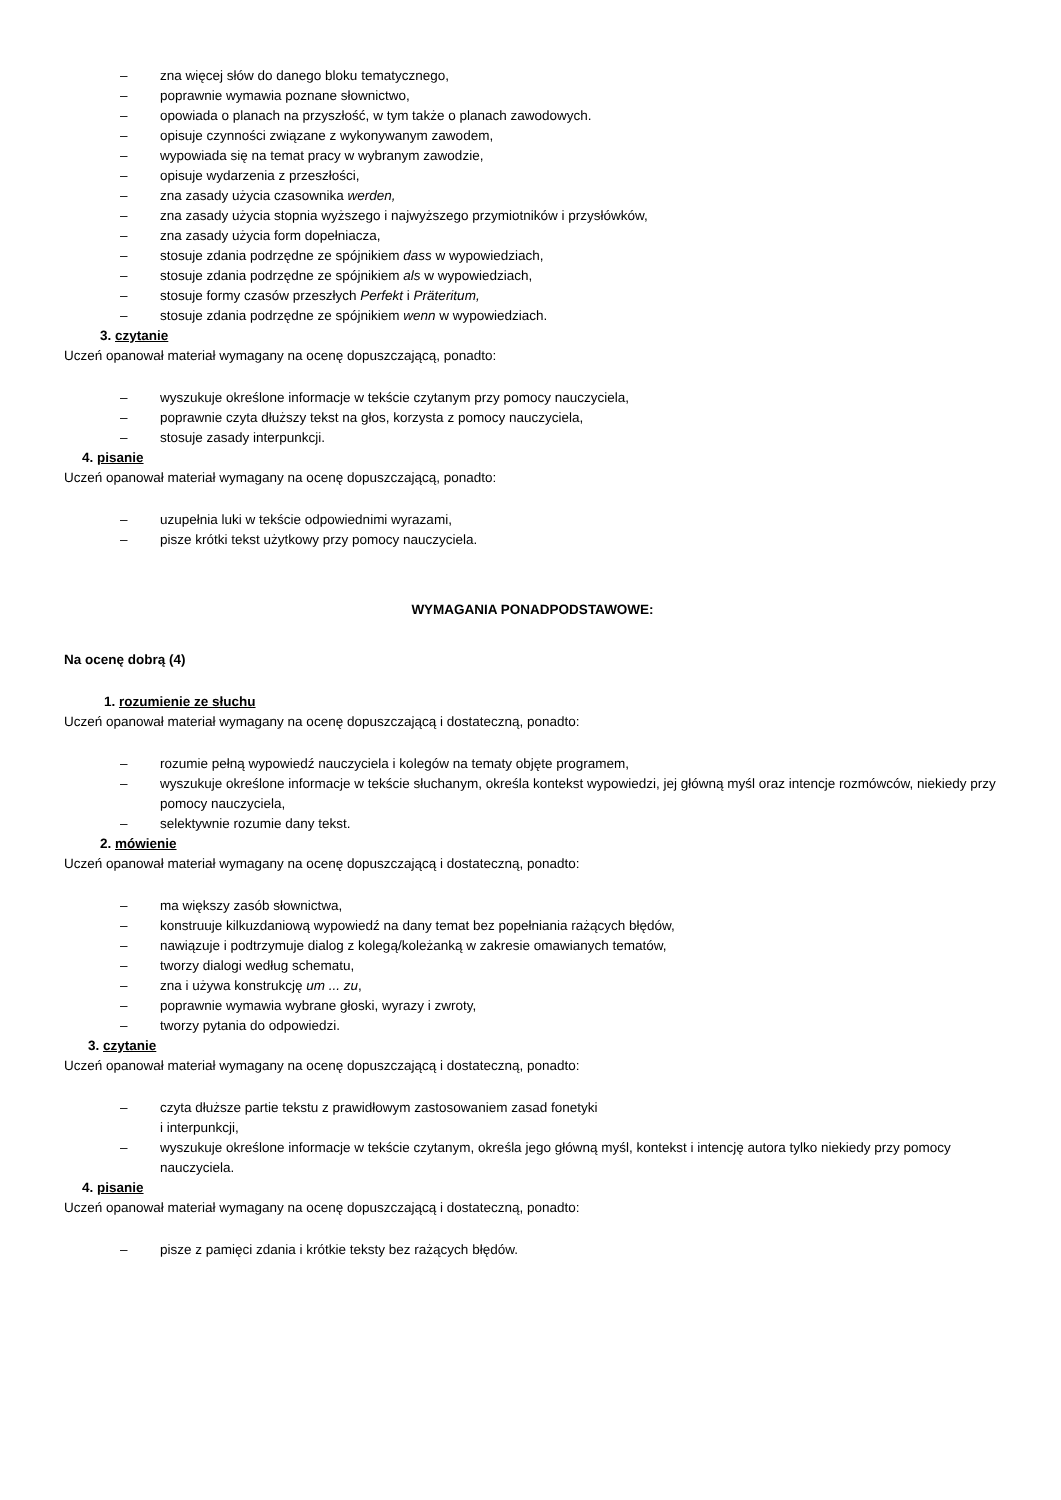– zna więcej słów do danego bloku tematycznego,
– poprawnie wymawia poznane słownictwo,
– opowiada o planach na przyszłość, w tym także o planach zawodowych.
– opisuje czynności związane z wykonywanym zawodem,
– wypowiada się na temat pracy w wybranym zawodzie,
– opisuje wydarzenia z przeszłości,
– zna zasady użycia czasownika werden,
– zna zasady użycia stopnia wyższego i najwyższego przymiotników i przysłówków,
– zna zasady użycia form dopełniacza,
– stosuje zdania podrzędne ze spójnikiem dass w wypowiedziach,
– stosuje zdania podrzędne ze spójnikiem als w wypowiedziach,
– stosuje formy czasów przeszłych Perfekt i Präteritum,
– stosuje zdania podrzędne ze spójnikiem wenn w wypowiedziach.
3. czytanie
Uczeń opanował materiał wymagany na ocenę dopuszczającą, ponadto:
– wyszukuje określone informacje w tekście czytanym przy pomocy nauczyciela,
– poprawnie czyta dłuższy tekst na głos, korzysta z pomocy nauczyciela,
– stosuje zasady interpunkcji.
4. pisanie
Uczeń opanował materiał wymagany na ocenę dopuszczającą, ponadto:
– uzupełnia luki w tekście odpowiednimi wyrazami,
– pisze krótki tekst użytkowy przy pomocy nauczyciela.
WYMAGANIA PONADPODSTAWOWE:
Na ocenę dobrą (4)
1. rozumienie ze słuchu
Uczeń opanował materiał wymagany na ocenę dopuszczającą i dostateczną, ponadto:
– rozumie pełną wypowiedź nauczyciela i kolegów na tematy objęte programem,
– wyszukuje określone informacje w tekście słuchanym, określa kontekst wypowiedzi, jej główną myśl oraz intencje rozmówców, niekiedy przy pomocy nauczyciela,
– selektywnie rozumie dany tekst.
2. mówienie
Uczeń opanował materiał wymagany na ocenę dopuszczającą i dostateczną, ponadto:
– ma większy zasób słownictwa,
– konstruuje kilkuzdaniową wypowiedź na dany temat bez popełniania rażących błędów,
– nawiązuje i podtrzymuje dialog z kolegą/koleżanką w zakresie omawianych tematów,
– tworzy dialogi według schematu,
– zna i używa konstrukcję um ... zu,
– poprawnie wymawia wybrane głoski, wyrazy i zwroty,
– tworzy pytania do odpowiedzi.
3. czytanie
Uczeń opanował materiał wymagany na ocenę dopuszczającą i dostateczną, ponadto:
– czyta dłuższe partie tekstu z prawidłowym zastosowaniem zasad fonetyki
i interpunkcji,
– wyszukuje określone informacje w tekście czytanym, określa jego główną myśl, kontekst i intencję autora tylko niekiedy przy pomocy nauczyciela.
4. pisanie
Uczeń opanował materiał wymagany na ocenę dopuszczającą i dostateczną, ponadto:
– pisze z pamięci zdania i krótkie teksty bez rażących błędów.